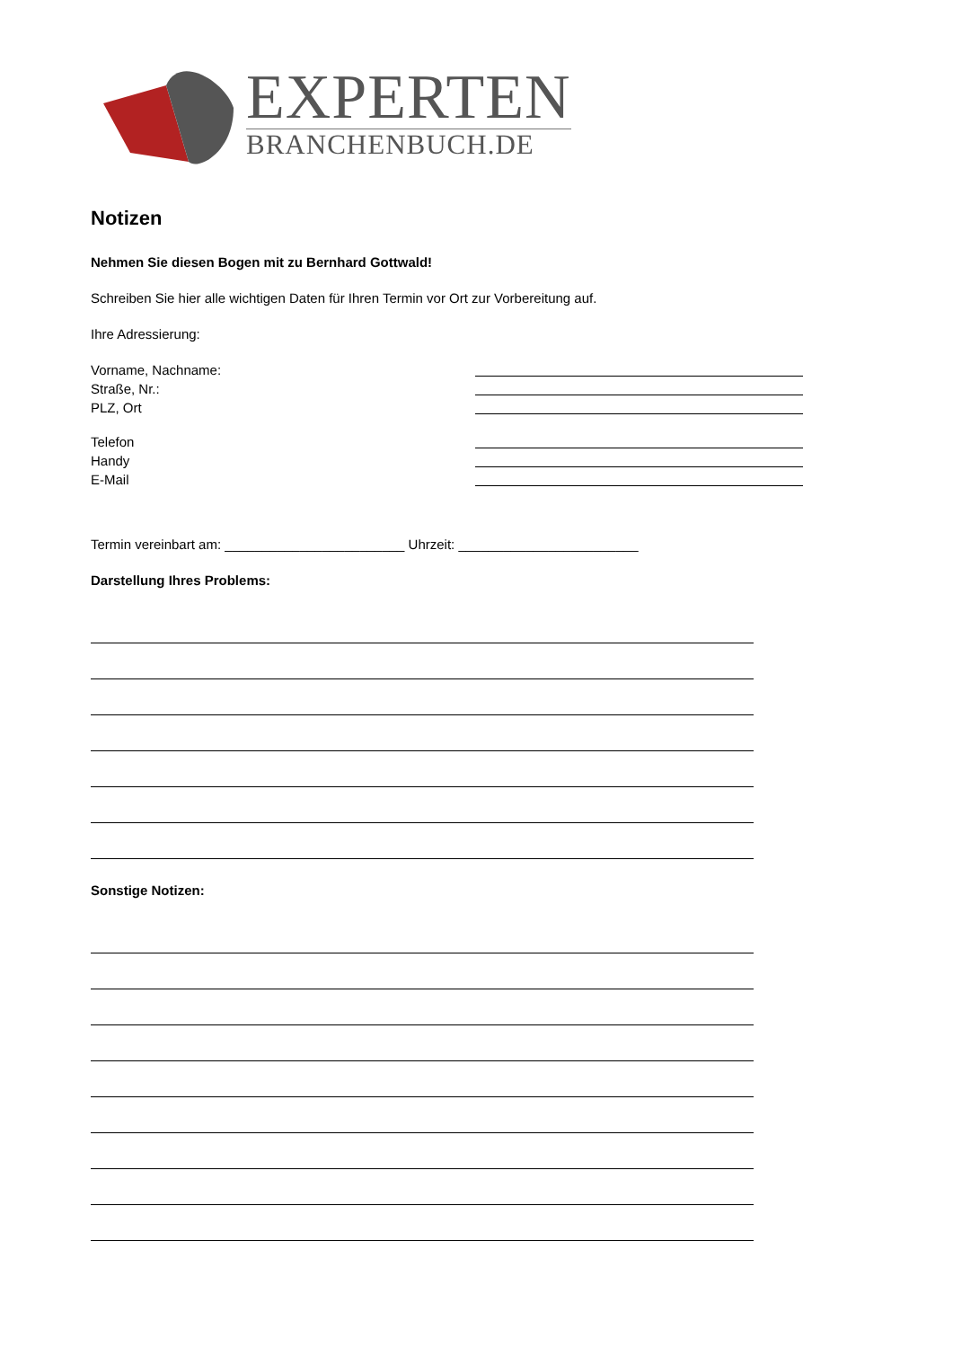EXPERTEN
BRANCHENBUCH.DE
Notizen
Nehmen Sie diesen Bogen mit zu Bernhard Gottwald!
Schreiben Sie hier alle wichtigen Daten für Ihren Termin vor Ort zur Vorbereitung auf.
Ihre Adressierung:
Vorname, Nachname:
Straße, Nr.:
PLZ, Ort
Telefon
Handy
E-Mail
Termin vereinbart am: ________________________ Uhrzeit: ________________________
Darstellung Ihres Problems:
Sonstige Notizen: